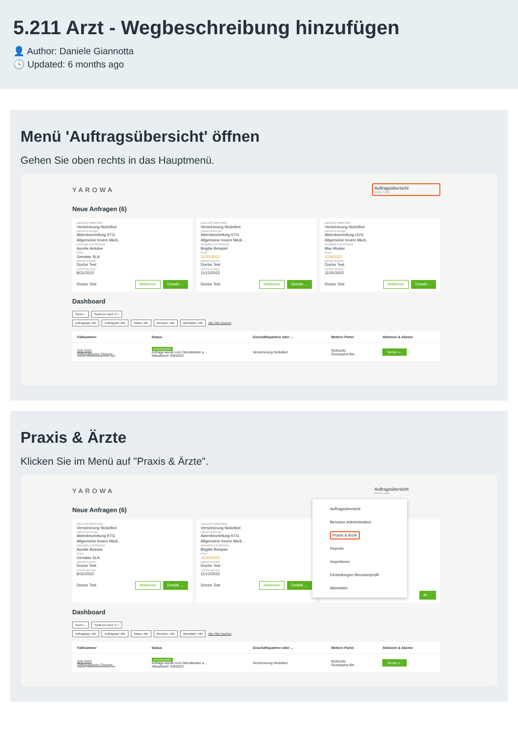5.211 Arzt - Wegbeschreibung hinzufügen
👤 Author: Daniele Giannotta
🕓 Updated: 6 months ago
Menü 'Auftragsübersicht' öffnen
Gehen Sie oben rechts in das Hauptmenü.
YAROWA
Auftragsübersicht
Doctor Test
Neue Anfragen (6)
GESCHÄFTSPARTNER
Versicherung Nickelled
DIENSTLEISTUNG
Aktenbeurteilung KTG
Allgemeine Innere Medi...
ANGABEN ZUR PERSON
Aurelie Antoine
FRIST
Gemäss SLA
DIENSTLEISTER
Doctor Test
LETZTE AKTION
8/31/2022
Doctor Test Ablehnen Details ...
GESCHÄFTSPARTNER
Versicherung Nickelled
DIENSTLEISTUNG
Aktenbeurteilung KTG
Allgemeine Innere Medi...
ANGABEN ZUR PERSON
Brigitte Beispiel
FRIST
11/30/2022
DIENSTLEISTER
Doctor Test
LETZTE AKTION
11/12/2022
Doctor Test Ablehnen Details ...
GESCHÄFTSPARTNER
Versicherung Nickelled
DIENSTLEISTUNG
Aktenbeurteilung UVG
Allgemeine Innere Medi...
ANGABEN ZUR PERSON
Max Muster
FRIST
12/4/2022
DIENSTLEISTER
Doctor Test
LETZTE AKTION
11/20/2022
Doctor Test Ablehnen Details ...
Dashboard
Suche... Sortieren nach: 0 ×
Auftragstyp: Alle Auftragsart: Alle Status: Alle Benutzer: Alle Aktivitäten: Alle Alle Filter löschen
| Fallnummer | Status | Geschäftspartner oder ... | Weitere Partei | Aktionen & Alarme |
| --- | --- | --- | --- | --- |
| 525-3333 Orthopädische Chirurgi... | ANGENOMMEN Anfrage wurde vom Dienstleister a... Aktualisiert: 6/8/2023 | Versicherung Nickelled | PERSON Giuseppina Biri | Termin v... |
Praxis & Ärzte
Klicken Sie im Menü auf "Praxis & Ärzte".
YAROWA
Auftragsübersicht
Doctor Test
Auftragsübersicht
Benutzer Administration
Praxis & Ärzte
Reports
Importieren
Einstellungen Benutzerprofil
Abmelden
Neue Anfragen (6)
GESCHÄFTSPARTNER
Versicherung Nickelled
DIENSTLEISTUNG
Aktenbeurteilung KTG
Allgemeine Innere Medi...
ANGABEN ZUR PERSON
Aurelie Antoine
FRIST
Gemäss SLA
DIENSTLEISTER
Doctor Test
LETZTE AKTION
8/31/2022
Doctor Test Ablehnen Details ...
GESCHÄFTSPARTNER
Versicherung Nickelled
DIENSTLEISTUNG
Aktenbeurteilung KTG
Allgemeine Innere Medi...
ANGABEN ZUR PERSON
Brigitte Beispiel
FRIST
11/30/2022
DIENSTLEISTER
Doctor Test
LETZTE AKTION
11/12/2022
Doctor Test Ablehnen Details ...
ils ...
Dashboard
Suche... Sortieren nach: 0 ×
Auftragstyp: Alle Auftragsart: Alle Status: Alle Benutzer: Alle Aktivitäten: Alle Alle Filter löschen
| Fallnummer | Status | Geschäftspartner oder ... | Weitere Partei | Aktionen & Alarme |
| --- | --- | --- | --- | --- |
| 525-3333 Orthopädische Chirurgi... | ANGENOMMEN Anfrage wurde vom Dienstleister a... Aktualisiert: 6/8/2023 | Versicherung Nickelled | PERSON Giuseppina Biri | Termin v... |